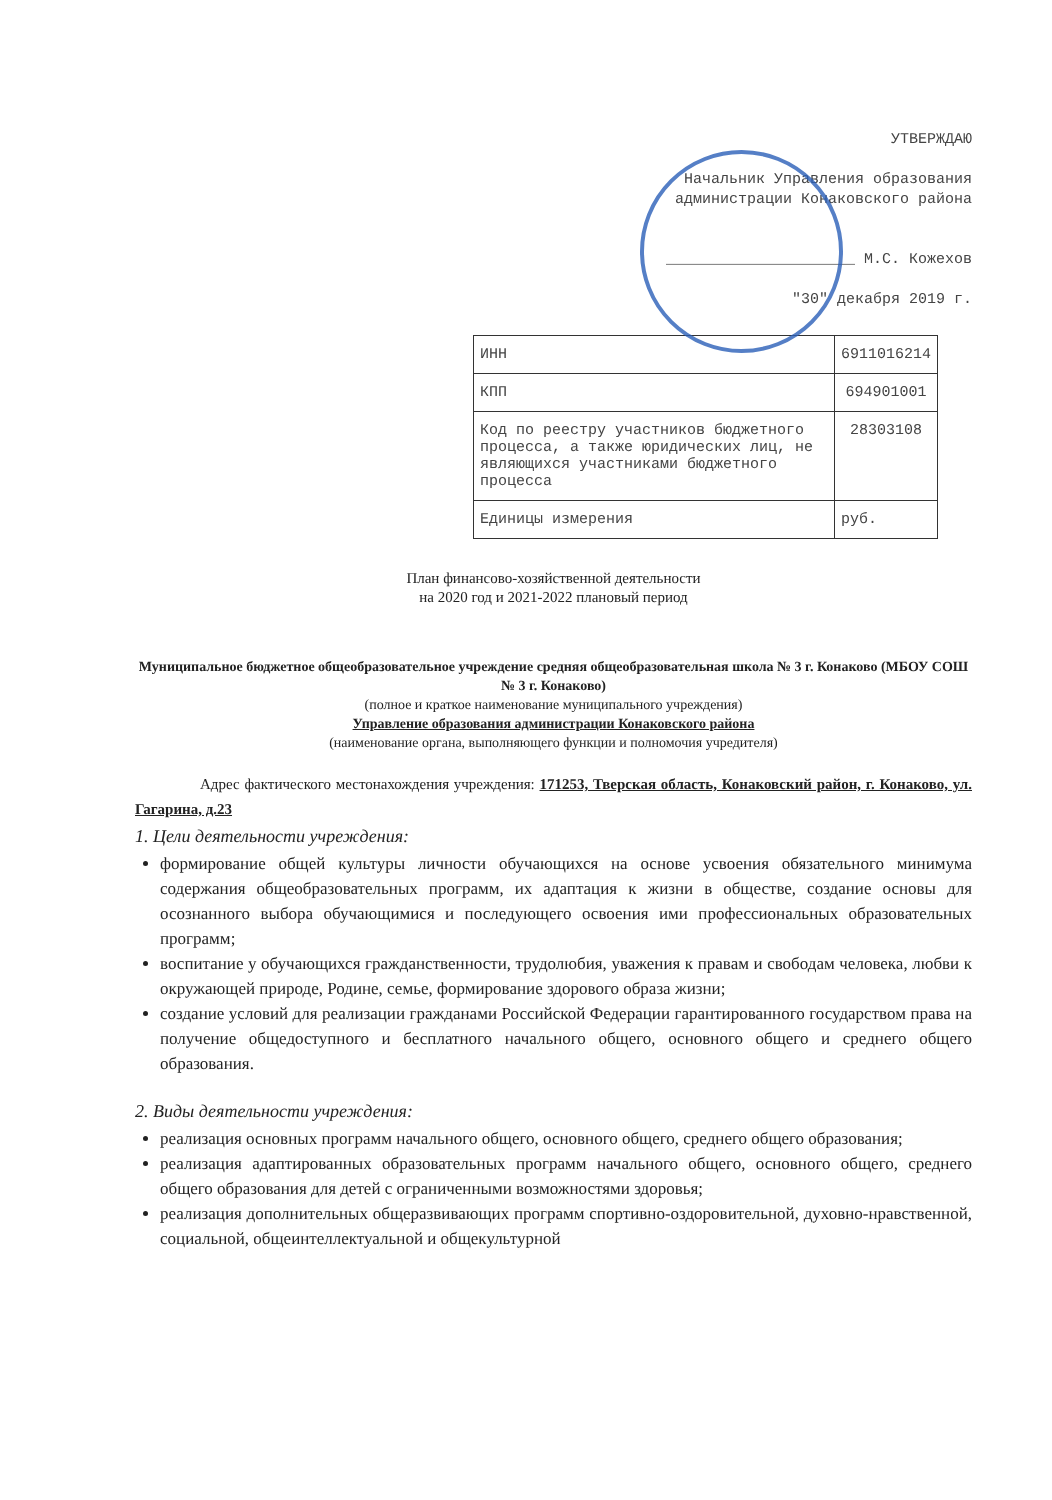УТВЕРЖДАЮ
Начальник Управления образования
администрации Конаковского района
_____________________ М.С. Кожехов
"30" декабря 2019 г.
| ИНН | 6911016214 |
| КПП | 694901001 |
| Код по реестру участников бюджетного процесса, а также юридических лиц, не являющихся участниками бюджетного процесса | 28303108 |
| Единицы измерения | руб. |
План финансово-хозяйственной деятельности
на 2020 год и 2021-2022 плановый период
Муниципальное бюджетное общеобразовательное учреждение средняя общеобразовательная школа № 3 г. Конаково (МБОУ СОШ № 3 г. Конаково)
(полное и краткое наименование муниципального учреждения)
Управление образования администрации Конаковского района
(наименование органа, выполняющего функции и полномочия учредителя)
Адрес фактического местонахождения учреждения: 171253, Тверская область, Конаковский район, г. Конаково, ул. Гагарина, д.23
1. Цели деятельности учреждения:
формирование общей культуры личности обучающихся на основе усвоения обязательного минимума содержания общеобразовательных программ, их адаптация к жизни в обществе, создание основы для осознанного выбора обучающимися и последующего освоения ими профессиональных образовательных программ;
воспитание у обучающихся гражданственности, трудолюбия, уважения к правам и свободам человека, любви к окружающей природе, Родине, семье, формирование здорового образа жизни;
создание условий для реализации гражданами Российской Федерации гарантированного государством права на получение общедоступного и бесплатного начального общего, основного общего и среднего общего образования.
2. Виды деятельности учреждения:
реализация основных программ начального общего, основного общего, среднего общего образования;
реализация адаптированных образовательных программ начального общего, основного общего, среднего общего образования для детей с ограниченными возможностями здоровья;
реализация дополнительных общеразвивающих программ спортивно-оздоровительной, духовно-нравственной, социальной, общеинтеллектуальной и общекультурной